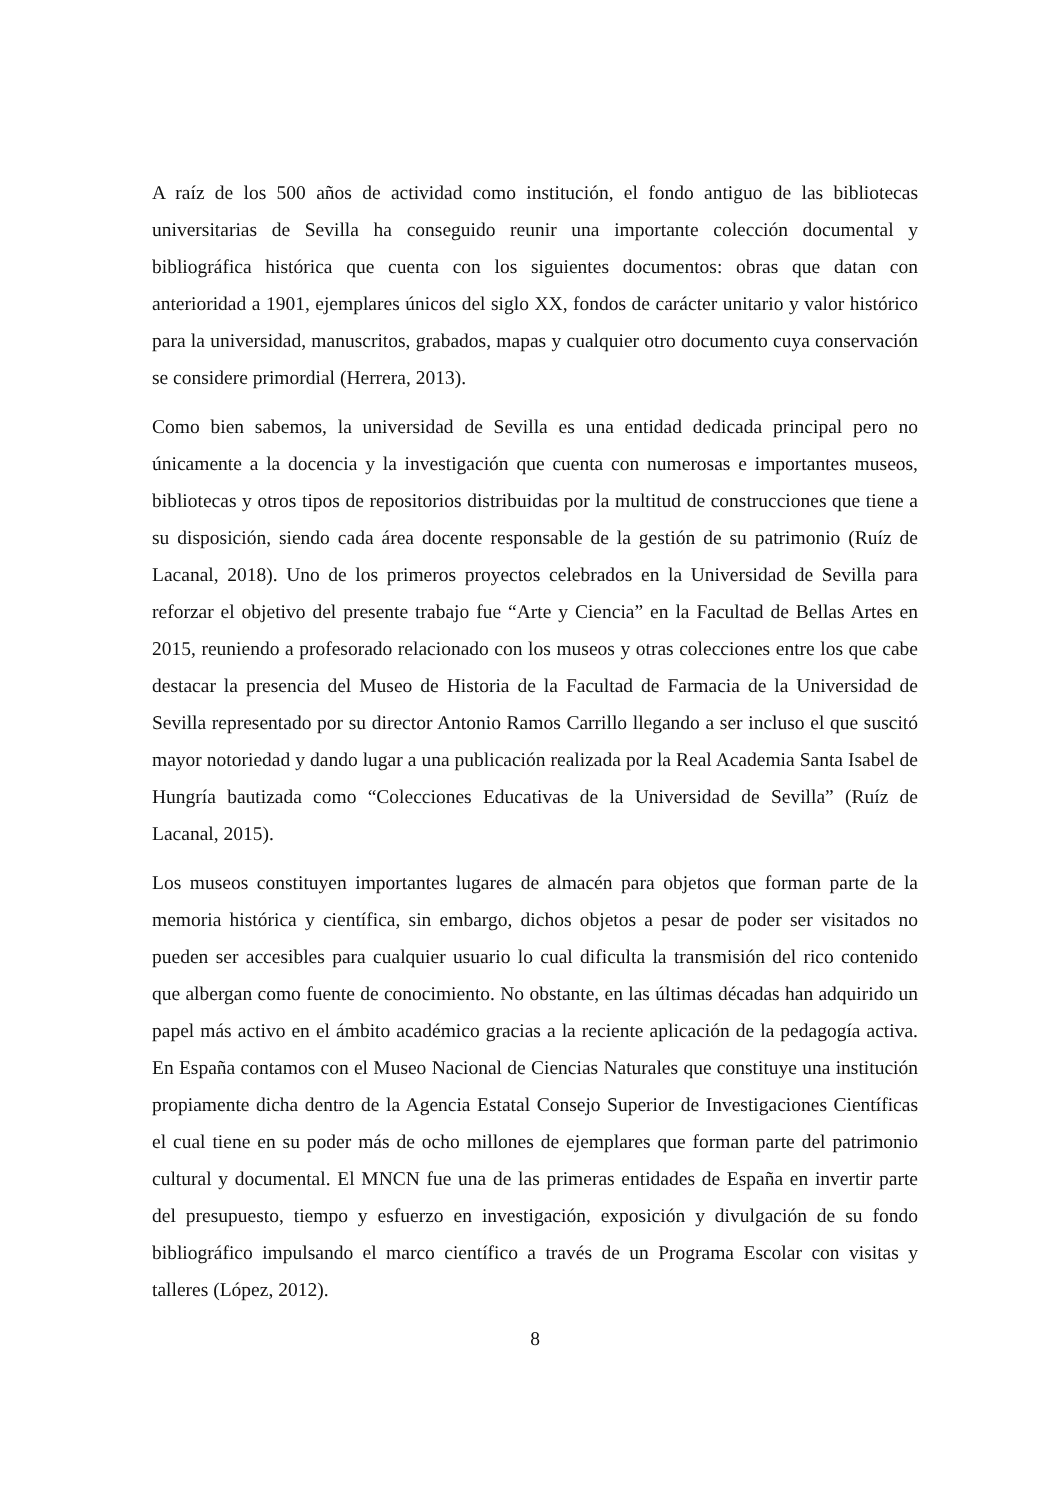A raíz de los 500 años de actividad como institución, el fondo antiguo de las bibliotecas universitarias de Sevilla ha conseguido reunir una importante colección documental y bibliográfica histórica que cuenta con los siguientes documentos: obras que datan con anterioridad a 1901, ejemplares únicos del siglo XX, fondos de carácter unitario y valor histórico para la universidad, manuscritos, grabados, mapas y cualquier otro documento cuya conservación se considere primordial (Herrera, 2013).
Como bien sabemos, la universidad de Sevilla es una entidad dedicada principal pero no únicamente a la docencia y la investigación que cuenta con numerosas e importantes museos, bibliotecas y otros tipos de repositorios distribuidas por la multitud de construcciones que tiene a su disposición, siendo cada área docente responsable de la gestión de su patrimonio (Ruíz de Lacanal, 2018). Uno de los primeros proyectos celebrados en la Universidad de Sevilla para reforzar el objetivo del presente trabajo fue “Arte y Ciencia” en la Facultad de Bellas Artes en 2015, reuniendo a profesorado relacionado con los museos y otras colecciones entre los que cabe destacar la presencia del Museo de Historia de la Facultad de Farmacia de la Universidad de Sevilla representado por su director Antonio Ramos Carrillo llegando a ser incluso el que suscitó mayor notoriedad y dando lugar a una publicación realizada por la Real Academia Santa Isabel de Hungría bautizada como “Colecciones Educativas de la Universidad de Sevilla” (Ruíz de Lacanal, 2015).
Los museos constituyen importantes lugares de almacén para objetos que forman parte de la memoria histórica y científica, sin embargo, dichos objetos a pesar de poder ser visitados no pueden ser accesibles para cualquier usuario lo cual dificulta la transmisión del rico contenido que albergan como fuente de conocimiento. No obstante, en las últimas décadas han adquirido un papel más activo en el ámbito académico gracias a la reciente aplicación de la pedagogía activa. En España contamos con el Museo Nacional de Ciencias Naturales que constituye una institución propiamente dicha dentro de la Agencia Estatal Consejo Superior de Investigaciones Científicas el cual tiene en su poder más de ocho millones de ejemplares que forman parte del patrimonio cultural y documental. El MNCN fue una de las primeras entidades de España en invertir parte del presupuesto, tiempo y esfuerzo en investigación, exposición y divulgación de su fondo bibliográfico impulsando el marco científico a través de un Programa Escolar con visitas y talleres (López, 2012).
8